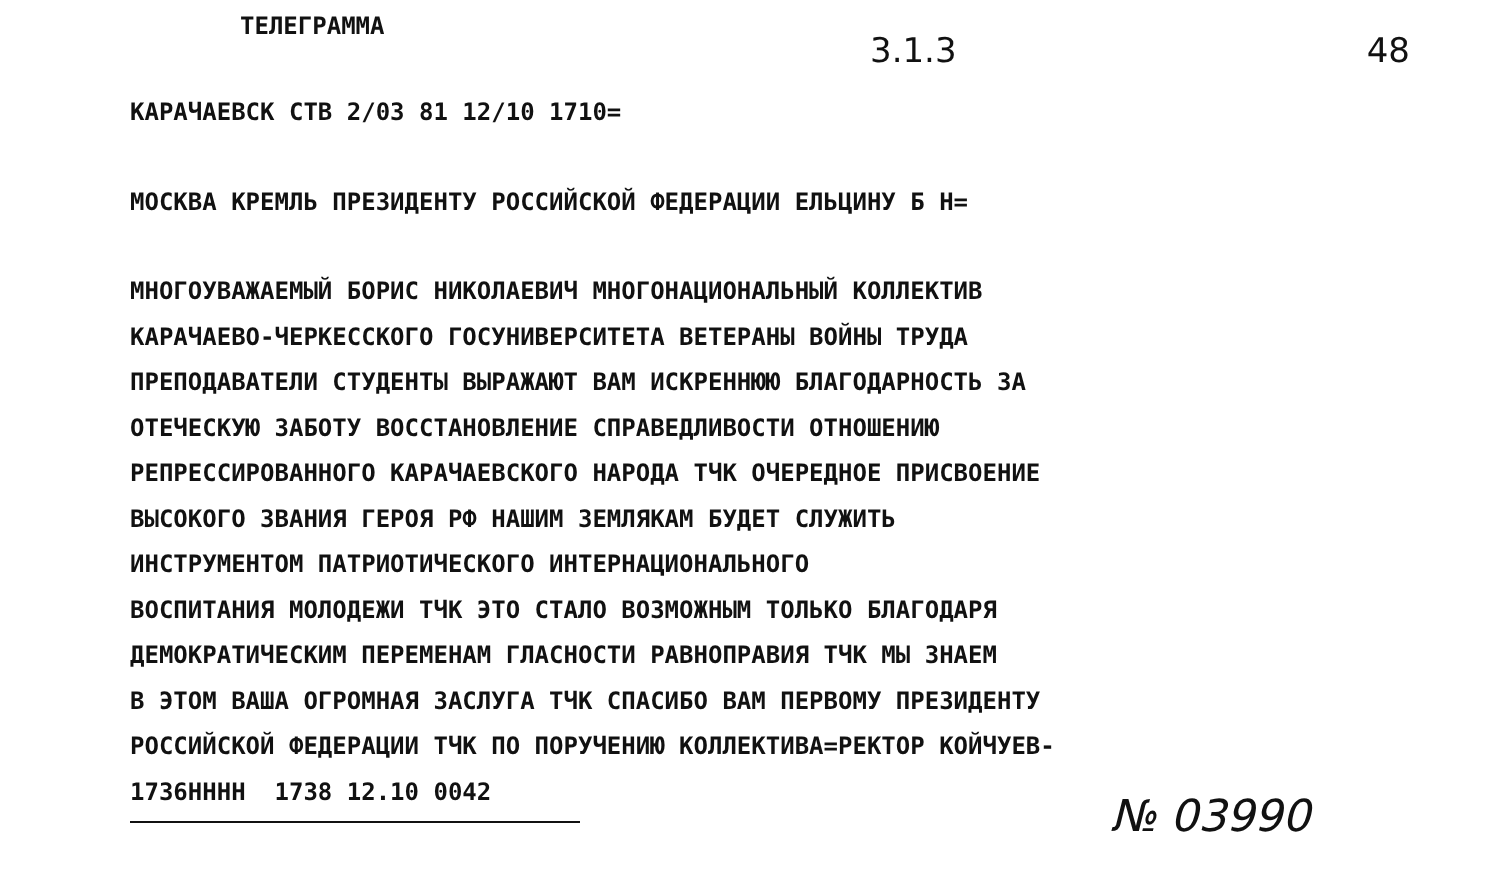ТЕЛЕГРАММА
3.1.3 48
КАРАЧАЕВСК СТВ 2/03 81 12/10 1710=
МОСКВА КРЕМЛЬ ПРЕЗИДЕНТУ РОССИЙСКОЙ ФЕДЕРАЦИИ ЕЛЬЦИНУ Б Н=
МНОГОУВАЖАЕМЫЙ БОРИС НИКОЛАЕВИЧ МНОГОНАЦИОНАЛЬНЫЙ КОЛЛЕКТИВ
КАРАЧАЕВО-ЧЕРКЕССКОГО ГОСУНИВЕРСИТЕТА ВЕТЕРАНЫ ВОЙНЫ ТРУДА
ПРЕПОДАВАТЕЛИ СТУДЕНТЫ ВЫРАЖАЮТ ВАМ ИСКРЕННЮЮ БЛАГОДАРНОСТЬ ЗА
ОТЕЧЕСКУЮ ЗАБОТУ ВОССТАНОВЛЕНИЕ СПРАВЕДЛИВОСТИ ОТНОШЕНИЮ
РЕПРЕССИРОВАННОГО КАРАЧАЕВСКОГО НАРОДА ТЧК ОЧЕРЕДНОЕ ПРИСВОЕНИЕ
ВЫСОКОГО ЗВАНИЯ ГЕРОЯ РФ НАШИМ ЗЕМЛЯКАМ БУДЕТ СЛУЖИТЬ
ИНСТРУМЕНТОМ ПАТРИОТИЧЕСКОГО ИНТЕРНАЦИОНАЛЬНОГО
ВОСПИТАНИЯ МОЛОДЕЖИ ТЧК ЭТО СТАЛО ВОЗМОЖНЫМ ТОЛЬКО БЛАГОДАРЯ
ДЕМОКРАТИЧЕСКИМ ПЕРЕМЕНАМ ГЛАСНОСТИ РАВНОПРАВИЯ ТЧК МЫ ЗНАЕМ
В ЭТОМ ВАША ОГРОМНАЯ ЗАСЛУГА ТЧК СПАСИБО ВАМ ПЕРВОМУ ПРЕЗИДЕНТУ
РОССИЙСКОЙ ФЕДЕРАЦИИ ТЧК ПО ПОРУЧЕНИЮ КОЛЛЕКТИВА=РЕКТОР КОЙЧУЕВ-
1736НННН 1738 12.10 0042
№ 03990